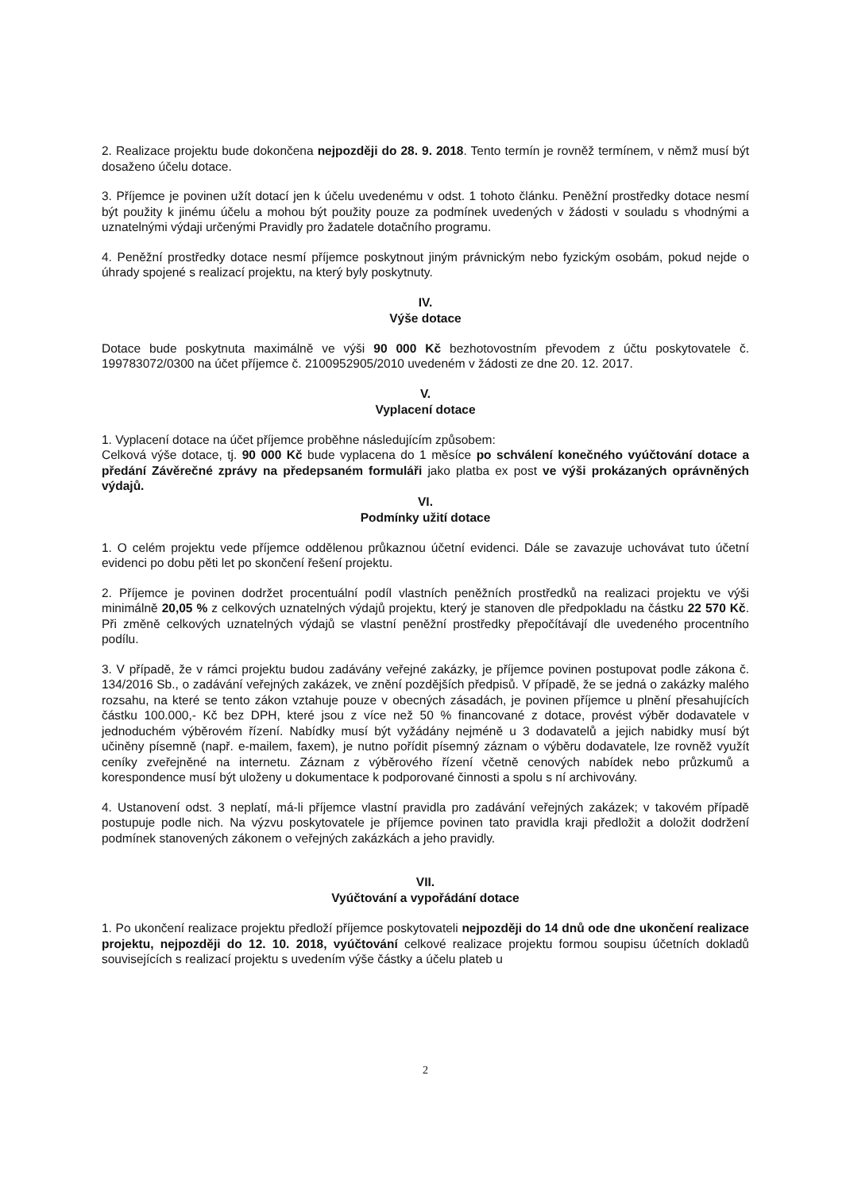2. Realizace projektu bude dokončena nejpozději do 28. 9. 2018. Tento termín je rovněž termínem, v němž musí být dosaženo účelu dotace.
3. Příjemce je povinen užít dotací jen k účelu uvedenému v odst. 1 tohoto článku. Peněžní prostředky dotace nesmí být použity k jinému účelu a mohou být použity pouze za podmínek uvedených v žádosti v souladu s vhodnými a uznatelnými výdaji určenými Pravidly pro žadatele dotačního programu.
4. Peněžní prostředky dotace nesmí příjemce poskytnout jiným právnickým nebo fyzickým osobám, pokud nejde o úhrady spojené s realizací projektu, na který byly poskytnuty.
IV.
Výše dotace
Dotace bude poskytnuta maximálně ve výši 90 000 Kč bezhotovostním převodem z účtu poskytovatele č. 199783072/0300 na účet příjemce č. 2100952905/2010 uvedeném v žádosti ze dne 20. 12. 2017.
V.
Vyplacení dotace
1. Vyplacení dotace na účet příjemce proběhne následujícím způsobem:
Celková výše dotace, tj. 90 000 Kč bude vyplacena do 1 měsíce po schválení konečného vyúčtování dotace a předání Závěrečné zprávy na předepsaném formuláři jako platba ex post ve výši prokázaných oprávněných výdajů.
VI.
Podmínky užití dotace
1. O celém projektu vede příjemce oddělenou průkaznou účetní evidenci. Dále se zavazuje uchovávat tuto účetní evidenci po dobu pěti let po skončení řešení projektu.
2. Příjemce je povinen dodržet procentuální podíl vlastních peněžních prostředků na realizaci projektu ve výši minimálně 20,05 % z celkových uznatelných výdajů projektu, který je stanoven dle předpokladu na částku 22 570 Kč. Při změně celkových uznatelných výdajů se vlastní peněžní prostředky přepočítávají dle uvedeného procentního podílu.
3. V případě, že v rámci projektu budou zadávány veřejné zakázky, je příjemce povinen postupovat podle zákona č. 134/2016 Sb., o zadávání veřejných zakázek, ve znění pozdějších předpisů. V případě, že se jedná o zakázky malého rozsahu, na které se tento zákon vztahuje pouze v obecných zásadách, je povinen příjemce u plnění přesahujících částku 100.000,- Kč bez DPH, které jsou z více než 50 % financované z dotace, provést výběr dodavatele v jednoduchém výběrovém řízení. Nabídky musí být vyžádány nejméně u 3 dodavatelů a jejich nabidky musí být učiněny písemně (např. e-mailem, faxem), je nutno pořídit písemný záznam o výběru dodavatele, lze rovněž využít ceníky zveřejněné na internetu. Záznam z výběrového řízení včetně cenových nabídek nebo průzkumů a korespondence musí být uloženy u dokumentace k podporované činnosti a spolu s ní archivovány.
4. Ustanovení odst. 3 neplatí, má-li příjemce vlastní pravidla pro zadávání veřejných zakázek; v takovém případě postupuje podle nich. Na výzvu poskytovatele je příjemce povinen tato pravidla kraji předložit a doložit dodržení podmínek stanovených zákonem o veřejných zakázkách a jeho pravidly.
VII.
Vyúčtování a vypořádání dotace
1. Po ukončení realizace projektu předloží příjemce poskytovateli nejpozději do 14 dnů ode dne ukončení realizace projektu, nejpozději do 12. 10. 2018, vyúčtování celkové realizace projektu formou soupisu účetních dokladů souvisejících s realizací projektu s uvedením výše částky a účelu plateb u
2